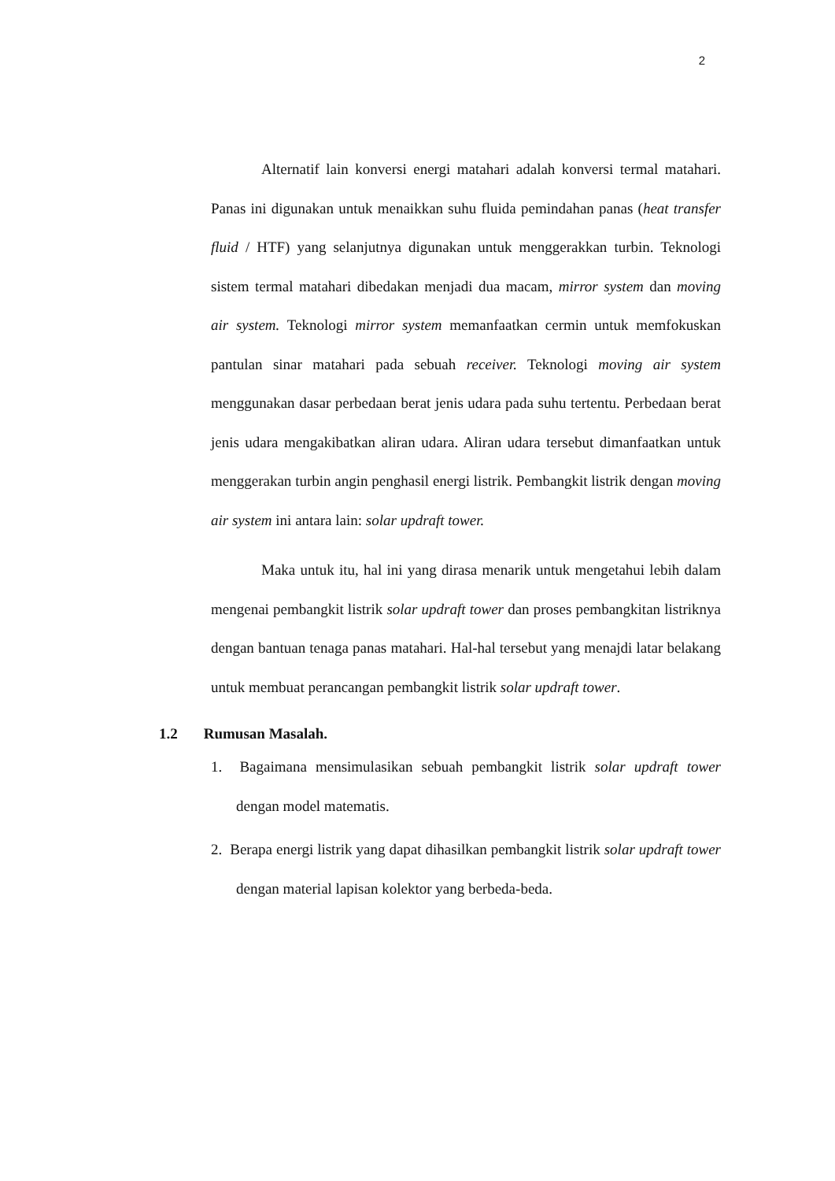2
Alternatif lain konversi energi matahari adalah konversi termal matahari. Panas ini digunakan untuk menaikkan suhu fluida pemindahan panas (heat transfer fluid / HTF) yang selanjutnya digunakan untuk menggerakkan turbin. Teknologi sistem termal matahari dibedakan menjadi dua macam, mirror system dan moving air system. Teknologi mirror system memanfaatkan cermin untuk memfokuskan pantulan sinar matahari pada sebuah receiver. Teknologi moving air system menggunakan dasar perbedaan berat jenis udara pada suhu tertentu. Perbedaan berat jenis udara mengakibatkan aliran udara. Aliran udara tersebut dimanfaatkan untuk menggerakan turbin angin penghasil energi listrik. Pembangkit listrik dengan moving air system ini antara lain: solar updraft tower.
Maka untuk itu, hal ini yang dirasa menarik untuk mengetahui lebih dalam mengenai pembangkit listrik solar updraft tower dan proses pembangkitan listriknya dengan bantuan tenaga panas matahari. Hal-hal tersebut yang menajdi latar belakang untuk membuat perancangan pembangkit listrik solar updraft tower.
1.2 Rumusan Masalah.
1. Bagaimana mensimulasikan sebuah pembangkit listrik solar updraft tower dengan model matematis.
2. Berapa energi listrik yang dapat dihasilkan pembangkit listrik solar updraft tower dengan material lapisan kolektor yang berbeda-beda.